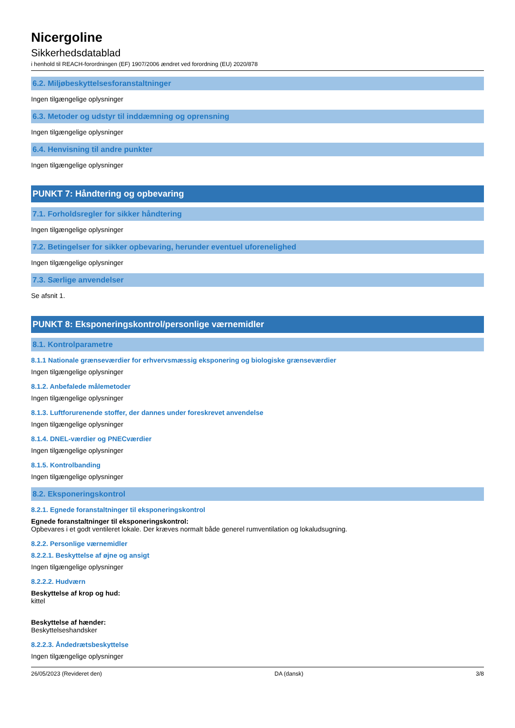Nicergoline
Sikkerhedsdatablad
i henhold til REACH-forordningen (EF) 1907/2006 ændret ved forordning (EU) 2020/878
6.2. Miljøbeskyttelsesforanstaltninger
Ingen tilgængelige oplysninger
6.3. Metoder og udstyr til inddæmning og oprensning
Ingen tilgængelige oplysninger
6.4. Henvisning til andre punkter
Ingen tilgængelige oplysninger
PUNKT 7: Håndtering og opbevaring
7.1. Forholdsregler for sikker håndtering
Ingen tilgængelige oplysninger
7.2. Betingelser for sikker opbevaring, herunder eventuel uforenelighed
Ingen tilgængelige oplysninger
7.3. Særlige anvendelser
Se afsnit 1.
PUNKT 8: Eksponeringskontrol/personlige værnemidler
8.1. Kontrolparametre
8.1.1 Nationale grænseværdier for erhvervsmæssig eksponering og biologiske grænseværdier
Ingen tilgængelige oplysninger
8.1.2. Anbefalede målemetoder
Ingen tilgængelige oplysninger
8.1.3. Luftforurenende stoffer, der dannes under foreskrevet anvendelse
Ingen tilgængelige oplysninger
8.1.4. DNEL-værdier og PNECværdier
Ingen tilgængelige oplysninger
8.1.5. Kontrolbanding
Ingen tilgængelige oplysninger
8.2. Eksponeringskontrol
8.2.1. Egnede foranstaltninger til eksponeringskontrol
Egnede foranstaltninger til eksponeringskontrol:
Opbevares i et godt ventileret lokale. Der kræves normalt både generel rumventilation og lokaludsugning.
8.2.2. Personlige værnemidler
8.2.2.1. Beskyttelse af øjne og ansigt
Ingen tilgængelige oplysninger
8.2.2.2. Hudværn
Beskyttelse af krop og hud:
kittel
Beskyttelse af hænder:
Beskyttelseshandsker
8.2.2.3. Åndedrætsbeskyttelse
Ingen tilgængelige oplysninger
26/05/2023 (Revideret den) DA (dansk) 3/8